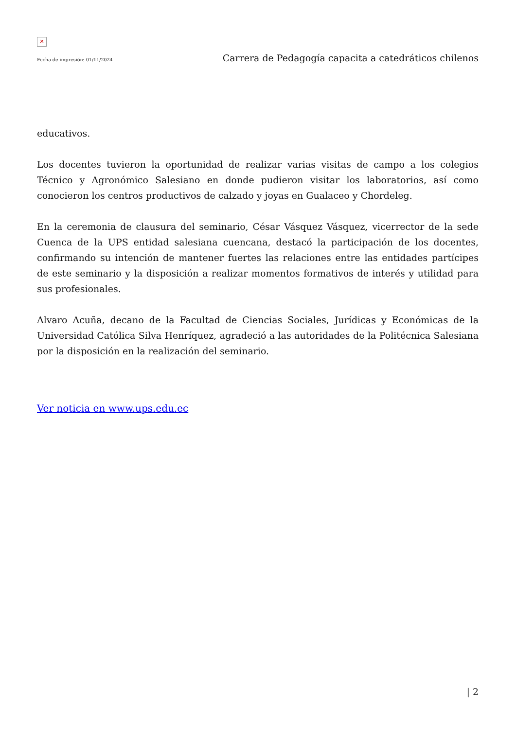✕
Fecha de impresión: 01/11/2024 Carrera de Pedagogía capacita a catedráticos chilenos
educativos.
Los docentes tuvieron la oportunidad de realizar varias visitas de campo a los colegios Técnico y Agronómico Salesiano en donde pudieron visitar los laboratorios, así como conocieron los centros productivos de calzado y joyas en Gualaceo y Chordeleg.
En la ceremonia de clausura del seminario, César Vásquez Vásquez, vicerrector de la sede Cuenca de la UPS entidad salesiana cuencana, destacó la participación de los docentes, confirmando su intención de mantener fuertes las relaciones entre las entidades partícipes de este seminario y la disposición a realizar momentos formativos de interés y utilidad para sus profesionales.
Alvaro Acuña, decano de la Facultad de Ciencias Sociales, Jurídicas y Económicas de la Universidad Católica Silva Henríquez, agradeció a las autoridades de la Politécnica Salesiana por la disposición en la realización del seminario.
Ver noticia en www.ups.edu.ec
| 2